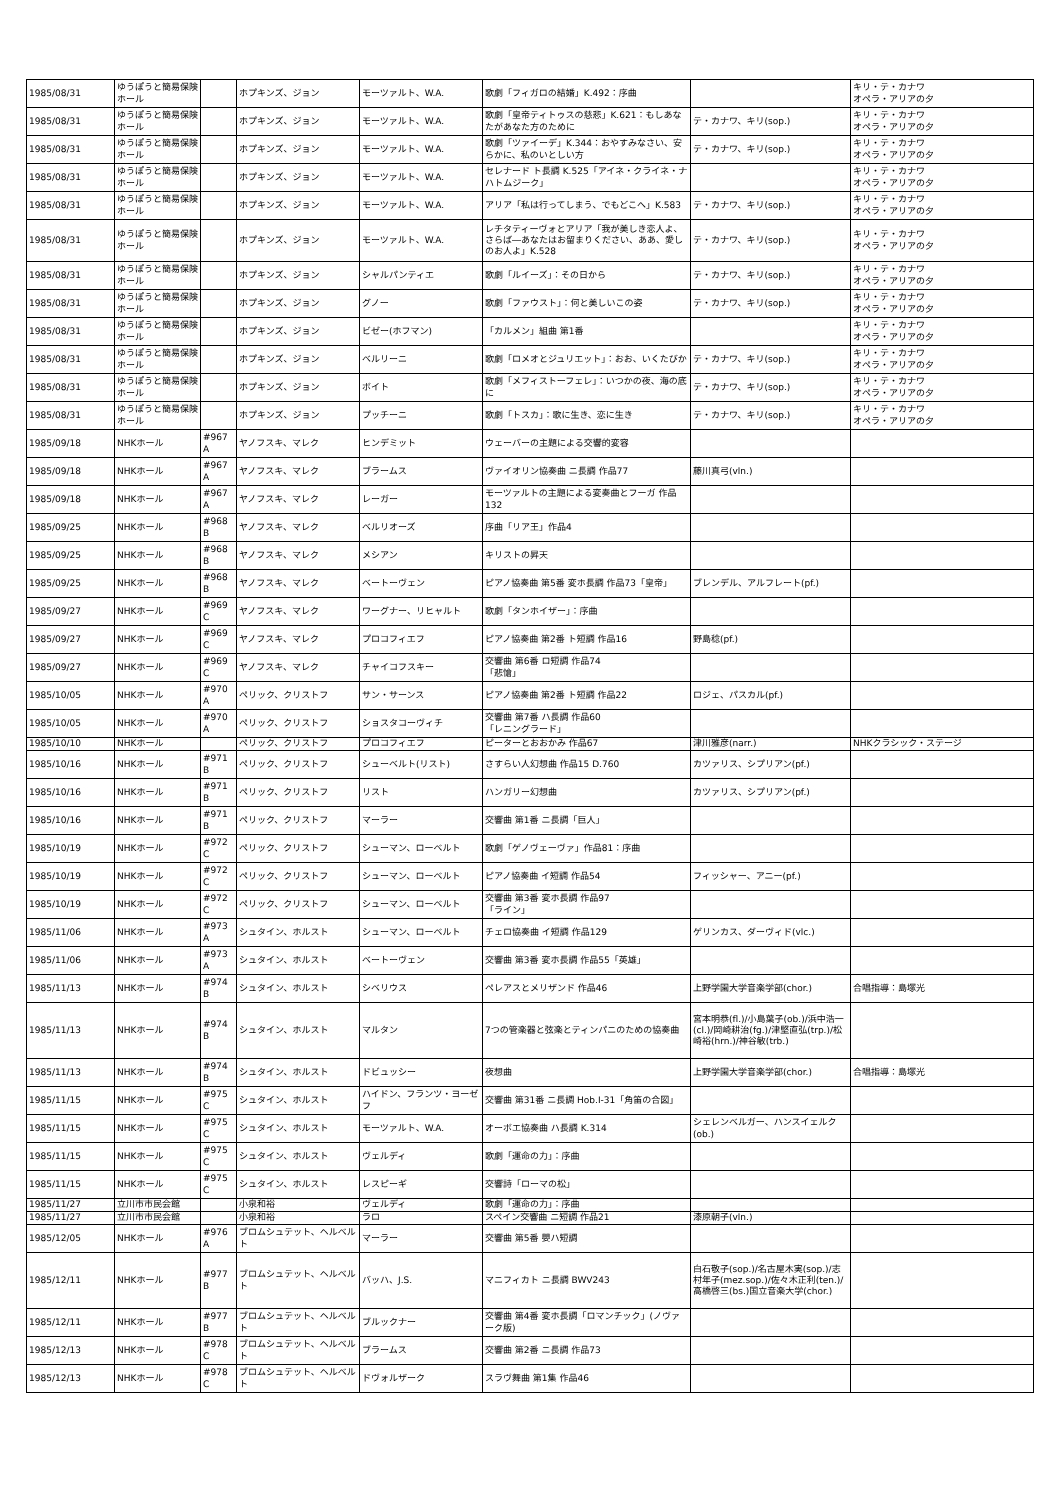| 1985/08/31 | ゆうぽうと簡易保険ホール | | ホプキンズ、ジョン | モーツァルト、W.A. | 歌劇「フィガロの結婚」K.492：序曲 | | キリ・テ・カナワ オペラ・アリアの夕 |
| 1985/08/31 | ゆうぽうと簡易保険ホール | | ホプキンズ、ジョン | モーツァルト、W.A. | 歌劇「皇帝ティトゥスの慈悲」K.621：もしあなたがあなた方のために | テ・カナワ、キリ(sop.) | キリ・テ・カナワ オペラ・アリアの夕 |
| 1985/08/31 | ゆうぽうと簡易保険ホール | | ホプキンズ、ジョン | モーツァルト、W.A. | 歌劇「ツァイーデ」K.344：おやすみなさい、安らかに、私のいとしい方 | テ・カナワ、キリ(sop.) | キリ・テ・カナワ オペラ・アリアの夕 |
| 1985/08/31 | ゆうぽうと簡易保険ホール | | ホプキンズ、ジョン | モーツァルト、W.A. | セレナード ト長調 K.525「アイネ・クライネ・ナハトムジーク」 | | キリ・テ・カナワ オペラ・アリアの夕 |
| 1985/08/31 | ゆうぽうと簡易保険ホール | | ホプキンズ、ジョン | モーツァルト、W.A. | アリア「私は行ってしまう、でもどこへ」K.583 | テ・カナワ、キリ(sop.) | キリ・テ・カナワ オペラ・アリアの夕 |
| 1985/08/31 | ゆうぽうと簡易保険ホール | | ホプキンズ、ジョン | モーツァルト、W.A. | レチタティーヴォとアリア「我が美しき恋人よ、さらば―あなたはお留まりください、ああ、愛しのお人よ」K.528 | テ・カナワ、キリ(sop.) | キリ・テ・カナワ オペラ・アリアの夕 |
| 1985/08/31 | ゆうぽうと簡易保険ホール | | ホプキンズ、ジョン | シャルパンティエ | 歌劇「ルイーズ」：その日から | テ・カナワ、キリ(sop.) | キリ・テ・カナワ オペラ・アリアの夕 |
| 1985/08/31 | ゆうぽうと簡易保険ホール | | ホプキンズ、ジョン | グノー | 歌劇「ファウスト」：何と美しいこの姿 | テ・カナワ、キリ(sop.) | キリ・テ・カナワ オペラ・アリアの夕 |
| 1985/08/31 | ゆうぽうと簡易保険ホール | | ホプキンズ、ジョン | ビゼー(ホフマン) | 「カルメン」組曲 第1番 | | キリ・テ・カナワ オペラ・アリアの夕 |
| 1985/08/31 | ゆうぽうと簡易保険ホール | | ホプキンズ、ジョン | ベルリーニ | 歌劇「ロメオとジュリエット」：おお、いくたびか | テ・カナワ、キリ(sop.) | キリ・テ・カナワ オペラ・アリアの夕 |
| 1985/08/31 | ゆうぽうと簡易保険ホール | | ホプキンズ、ジョン | ボイト | 歌劇「メフィストーフェレ」：いつかの夜、海の底に | テ・カナワ、キリ(sop.) | キリ・テ・カナワ オペラ・アリアの夕 |
| 1985/08/31 | ゆうぽうと簡易保険ホール | | ホプキンズ、ジョン | プッチーニ | 歌劇「トスカ」：歌に生き、恋に生き | テ・カナワ、キリ(sop.) | キリ・テ・カナワ オペラ・アリアの夕 |
| 1985/09/18 | NHKホール | #967 A | ヤノフスキ、マレク | ヒンデミット | ウェーバーの主題による交響的変容 | | |
| 1985/09/18 | NHKホール | #967 A | ヤノフスキ、マレク | ブラームス | ヴァイオリン協奏曲 ニ長調 作品77 | 藤川真弓(vln.) | |
| 1985/09/18 | NHKホール | #967 A | ヤノフスキ、マレク | レーガー | モーツァルトの主題による変奏曲とフーガ 作品132 | | |
| 1985/09/25 | NHKホール | #968 B | ヤノフスキ、マレク | ベルリオーズ | 序曲「リア王」作品4 | | |
| 1985/09/25 | NHKホール | #968 B | ヤノフスキ、マレク | メシアン | キリストの昇天 | | |
| 1985/09/25 | NHKホール | #968 B | ヤノフスキ、マレク | ベートーヴェン | ピアノ協奏曲 第5番 変ホ長調 作品73「皇帝」 | ブレンデル、アルフレート(pf.) | |
| 1985/09/27 | NHKホール | #969 C | ヤノフスキ、マレク | ワーグナー、リヒャルト | 歌劇「タンホイザー」：序曲 | | |
| 1985/09/27 | NHKホール | #969 C | ヤノフスキ、マレク | プロコフィエフ | ピアノ協奏曲 第2番 ト短調 作品16 | 野島稔(pf.) | |
| 1985/09/27 | NHKホール | #969 C | ヤノフスキ、マレク | チャイコフスキー | 交響曲 第6番 ロ短調 作品74 「悲愴」 | | |
| 1985/10/05 | NHKホール | #970 A | ペリック、クリストフ | サン・サーンス | ピアノ協奏曲 第2番 ト短調 作品22 | ロジェ、パスカル(pf.) | |
| 1985/10/05 | NHKホール | #970 A | ペリック、クリストフ | ショスタコーヴィチ | 交響曲 第7番 ハ長調 作品60 「レニングラード」 | | |
| 1985/10/10 | NHKホール | | ペリック、クリストフ | プロコフィエフ | ピーターとおおかみ 作品67 | 津川雅彦(narr.) | NHKクラシック・ステージ |
| 1985/10/16 | NHKホール | #971 B | ペリック、クリストフ | シューベルト(リスト) | さすらい人幻想曲 作品15 D.760 | カツァリス、シプリアン(pf.) | |
| 1985/10/16 | NHKホール | #971 B | ペリック、クリストフ | リスト | ハンガリー幻想曲 | カツァリス、シプリアン(pf.) | |
| 1985/10/16 | NHKホール | #971 B | ペリック、クリストフ | マーラー | 交響曲 第1番 ニ長調「巨人」 | | |
| 1985/10/19 | NHKホール | #972 C | ペリック、クリストフ | シューマン、ローベルト | 歌劇「ゲノヴェーヴァ」作品81：序曲 | | |
| 1985/10/19 | NHKホール | #972 C | ペリック、クリストフ | シューマン、ローベルト | ピアノ協奏曲 イ短調 作品54 | フィッシャー、アニー(pf.) | |
| 1985/10/19 | NHKホール | #972 C | ペリック、クリストフ | シューマン、ローベルト | 交響曲 第3番 変ホ長調 作品97 「ライン」 | | |
| 1985/11/06 | NHKホール | #973 A | シュタイン、ホルスト | シューマン、ローベルト | チェロ協奏曲 イ短調 作品129 | ゲリンカス、ダーヴィド(vlc.) | |
| 1985/11/06 | NHKホール | #973 A | シュタイン、ホルスト | ベートーヴェン | 交響曲 第3番 変ホ長調 作品55「英雄」 | | |
| 1985/11/13 | NHKホール | #974 B | シュタイン、ホルスト | シベリウス | ペレアスとメリザンド 作品46 | 上野学園大学音楽学部(chor.) | 合唱指導：島塚光 |
| 1985/11/13 | NHKホール | #974 B | シュタイン、ホルスト | マルタン | 7つの管楽器と弦楽とティンパニのための協奏曲 | 宮本明恭(fl.)/小島葉子(ob.)/浜中浩一(cl.)/岡崎耕治(fg.)/津堅直弘(trp.)/松崎裕(hrn.)/神谷敏(trb.) | |
| 1985/11/13 | NHKホール | #974 B | シュタイン、ホルスト | ドビュッシー | 夜想曲 | 上野学園大学音楽学部(chor.) | 合唱指導：島塚光 |
| 1985/11/15 | NHKホール | #975 C | シュタイン、ホルスト | ハイドン、フランツ・ヨーゼフ | 交響曲 第31番 ニ長調 Hob.I-31「角笛の合図」 | | |
| 1985/11/15 | NHKホール | #975 C | シュタイン、ホルスト | モーツァルト、W.A. | オーボエ協奏曲 ハ長調 K.314 | シェレンベルガー、ハンスイェルク(ob.) | |
| 1985/11/15 | NHKホール | #975 C | シュタイン、ホルスト | ヴェルディ | 歌劇「運命の力」：序曲 | | |
| 1985/11/15 | NHKホール | #975 C | シュタイン、ホルスト | レスピーギ | 交響詩「ローマの松」 | | |
| 1985/11/27 | 立川市市民会館 | | 小泉和裕 | ヴェルディ | 歌劇「運命の力」：序曲 | | |
| 1985/11/27 | 立川市市民会館 | | 小泉和裕 | ラロ | スペイン交響曲 ニ短調 作品21 | 漆原朝子(vln.) | |
| 1985/12/05 | NHKホール | #976 A | ブロムシュテット、ヘルベルト | マーラー | 交響曲 第5番 嬰ハ短調 | | |
| 1985/12/11 | NHKホール | #977 B | ブロムシュテット、ヘルベルト | バッハ、J.S. | マニフィカト ニ長調 BWV243 | 白石敬子(sop.)/名古屋木実(sop.)/志村年子(mez.sop.)/佐々木正利(ten.)/高橋啓三(bs.)国立音楽大学(chor.) | |
| 1985/12/11 | NHKホール | #977 B | ブロムシュテット、ヘルベルト | ブルックナー | 交響曲 第4番 変ホ長調「ロマンチック」(ノヴァーク版) | | |
| 1985/12/13 | NHKホール | #978 C | ブロムシュテット、ヘルベルト | ブラームス | 交響曲 第2番 ニ長調 作品73 | | |
| 1985/12/13 | NHKホール | #978 C | ブロムシュテット、ヘルベルト | ドヴォルザーク | スラヴ舞曲 第1集 作品46 | | |